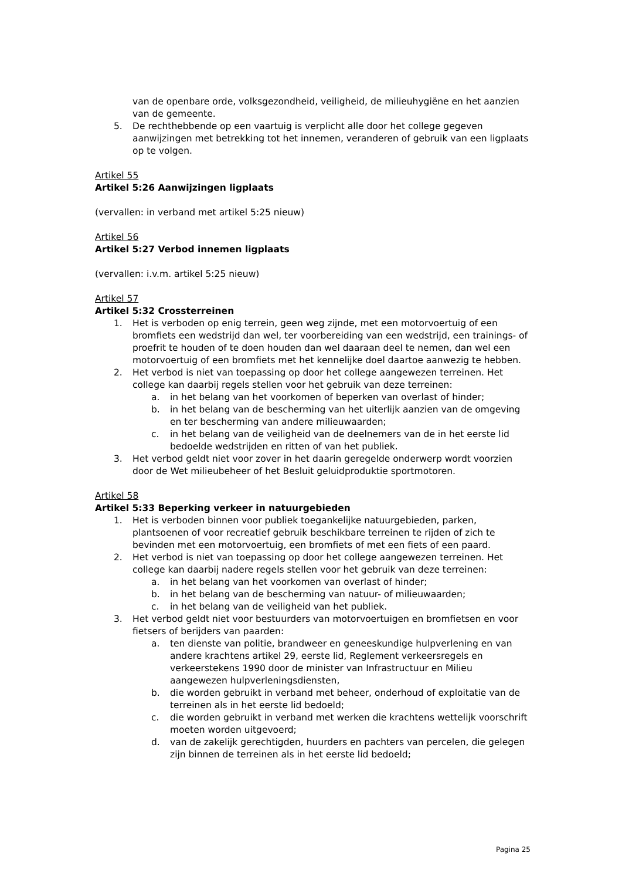van de openbare orde, volksgezondheid, veiligheid, de milieuhygiëne en het aanzien van de gemeente.
5. De rechthebbende op een vaartuig is verplicht alle door het college gegeven aanwijzingen met betrekking tot het innemen, veranderen of gebruik van een ligplaats op te volgen.
Artikel 55
Artikel 5:26 Aanwijzingen ligplaats
(vervallen: in verband met artikel 5:25 nieuw)
Artikel 56
Artikel 5:27 Verbod innemen ligplaats
(vervallen: i.v.m. artikel 5:25 nieuw)
Artikel 57
Artikel 5:32 Crossterreinen
1. Het is verboden op enig terrein, geen weg zijnde, met een motorvoertuig of een bromfiets een wedstrijd dan wel, ter voorbereiding van een wedstrijd, een trainings- of proefrit te houden of te doen houden dan wel daaraan deel te nemen, dan wel een motorvoertuig of een bromfiets met het kennelijke doel daartoe aanwezig te hebben.
2. Het verbod is niet van toepassing op door het college aangewezen terreinen. Het college kan daarbij regels stellen voor het gebruik van deze terreinen:
a. in het belang van het voorkomen of beperken van overlast of hinder;
b. in het belang van de bescherming van het uiterlijk aanzien van de omgeving en ter bescherming van andere milieuwaarden;
c. in het belang van de veiligheid van de deelnemers van de in het eerste lid bedoelde wedstrijden en ritten of van het publiek.
3. Het verbod geldt niet voor zover in het daarin geregelde onderwerp wordt voorzien door de Wet milieubeheer of het Besluit geluidproduktie sportmotoren.
Artikel 58
Artikel 5:33 Beperking verkeer in natuurgebieden
1. Het is verboden binnen voor publiek toegankelijke natuurgebieden, parken, plantsoenen of voor recreatief gebruik beschikbare terreinen te rijden of zich te bevinden met een motorvoertuig, een bromfiets of met een fiets of een paard.
2. Het verbod is niet van toepassing op door het college aangewezen terreinen. Het college kan daarbij nadere regels stellen voor het gebruik van deze terreinen:
a. in het belang van het voorkomen van overlast of hinder;
b. in het belang van de bescherming van natuur- of milieuwaarden;
c. in het belang van de veiligheid van het publiek.
3. Het verbod geldt niet voor bestuurders van motorvoertuigen en bromfietsen en voor fietsers of berijders van paarden:
a. ten dienste van politie, brandweer en geneeskundige hulpverlening en van andere krachtens artikel 29, eerste lid, Reglement verkeersregels en verkeerstekens 1990 door de minister van Infrastructuur en Milieu aangewezen hulpverleningsdiensten,
b. die worden gebruikt in verband met beheer, onderhoud of exploitatie van de terreinen als in het eerste lid bedoeld;
c. die worden gebruikt in verband met werken die krachtens wettelijk voorschrift moeten worden uitgevoerd;
d. van de zakelijk gerechtigden, huurders en pachters van percelen, die gelegen zijn binnen de terreinen als in het eerste lid bedoeld;
Pagina 25